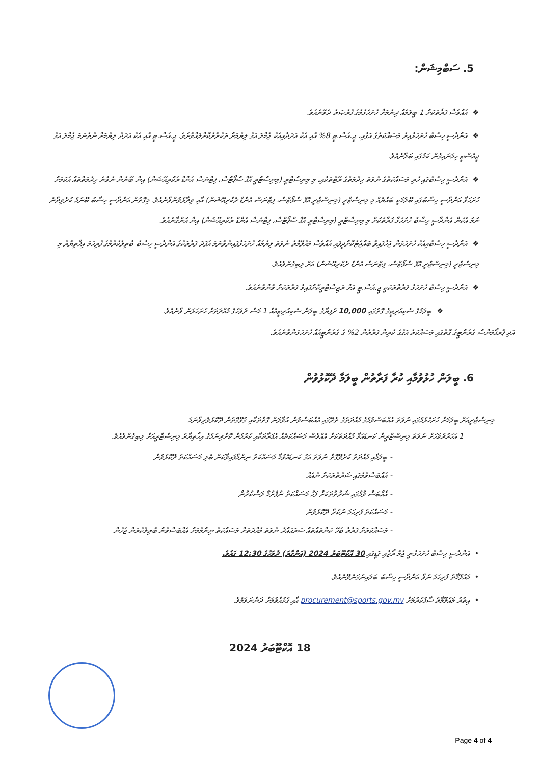5. ސަބްމިޝަން:
❖އެއްވެސް ފަރާތަކަށް 1 ބީލަމެއް ދިނުމަށް ހުށަހެޅުމުގެ ފުރުޞަތު ދެވޭނެއެވެ.
❖އަންދާސީ ހިސާބު ހުށަހަޅާއިރު މަސައްކަތުގެ އަގާއި، ޖީ.އެސް.ޓީ 8% އާއި އެކު އަދަދާއިއެކު ޖުމްލަ އަގު ލިޔުމަށް ތަކުރާރުކޮށްލައްވާށެވެ. ޖީ.އެސް.ޓީ އާއި އެކު އަދަދު ލިޔުމަށް ނުތުނަމަ ޖުމްލަ އަގު ޖީއެސްޓީ ހިމަނައިގެން ކަމުގައި ބަލާނެއެވެ.
❖އަންދާސީ ހިސާބުގައި ހުރި މަސައްކަތުގެ ނުވަތަ ހިދުމަތުގެ ރޭޓުތަކާއި، މި މިނިސްޓްރީ (މިނިސްޓްރީ އޮފް ސްޕޯޓްސް، ފިޓްނަސް އެންޑް ރެކްރިއޭޝަން) އިން ބޭނުން ނުވާނެ ހިދުމަތްތައް އެކަމަށް ހުށަހަޅާ އަންދާސީ ހިސާބުގައި ބޭލުމަކީ ބައްޔެއް މި މިނިސްޓްރީ (މިނިސްޓްރީ އޮފް ސްޕޯޓްސް، ފިޓްނަސް އެންޑް ރެކްރިއޭޝަން) އާއި ވިދާޅުވުންވާނެއެވެ. މިގޮތުން އަންދާސީ ހިސާބު ބޭނުމު ކުރެވިދާނެ ނަމަ އެކަން އަންދާސީ ހިސާބު ހުށަހަޅާ ފަރާތަކަށް މި މިނިސްޓްރީ (މިނިސްޓްރީ އޮފް ސްޕޯޓްސް، ފިޓްނަސް އެންޑް ރެކްރިއޭޝަން) އިން އަންގާނެއެވެ.
❖އަންދާސީ ހިސާބާއިއެކު ހުށަހަޅަން ޖަހާފައިވާ ބައްޖެޓުކޮށްދީފައި އެއްވެސް މައުލޫމާތު ނުވަތަ ލިޔުމެއް ހުށަހަޅާފައިނުވާނަމަ އެފަދަ ފަރާތަކުގެ އަންދާސީ ހިސާބު ބާތިލުކުރުމުގެ ފުރިހަމަ އިޚްތިޔާރު މި މިނިސްޓްރީ (މިނިސްޓްރީ އޮފް ސްޕޯޓްސް، ފިޓްނަސް އެންޑް ރެކްރިއޭޝަން) އަށް ލިބިގެންވެއެވެ.
❖އަންދާސީ ހިސާބު ހުށަހަޅާ ފަރާތްތަކަކީ ޖީ.އެސް.ޓީ އަށް ރަޖިސްޓްރީކޮށްފައިވާ ފަރާތަކަށް ވާންވާނެއެވެ.
❖ބީލަމުގެ ސެކިއުރިޓީގެ ގޮތުގައި 10,000 ރުފިޔާގެ ބީލަން ސެކިއުރިޓީއެއް 1 މަސް ދުވަހުގެ މުއްދަތަށް ހުށަހަޅަން ވާނެއެވެ.
އަދި ޕާރފޯމަންސް ގެރެންޓީގެ ގޮތުގައި މަސައްކަތު އަގުގެ ކުރިން ފަރާތުން 2% ގެ ގެރެންޓީއެއް ހުށަހަޅަންވާނެއެވެ.
6. ބީލަން ހުޅުވުމާއި ކުރާ ފަރާތުން ބީލަމާ ދޭކޮޅުވުން
މިނިސްޓްރީއަށް ބީލަމަށް ހުށަހެޅުމުގައި ނުވަތަ އެއްބަސްވުމުގެ މުއްދަތުގެ ތެރޭގައި އެއްބަސްވުން އުވާލަން ގޮތްތަކާއި ގުޅޭގޮތުން ދޭކޮޅުވެރިވާނަމަ
1 އަހަރުދުވަހަށް ނުވަތަ މިނިސްޓްރީން ކަނޑައަޅާ މުއްދަތަކަށް އެއްވެސް މަސައްކަތެއް އެފަރާތަކާއި ކުރުމުން ކޮށްދިނުމުގެ އިޚްތިޔާރު މިނިސްޓްރީއަށް ލިބިގެންވެއެވެ.
- ބީލަމާއި މުއްދަތު ކުރެވޭގޮތް ނުވަތަ އަގު ކަނޑައެޅުމާ މަސައްކަތު ނިންމާފައިވާކަން ބެލި މަސައްކަތު ދޭކޮޅުވުން
- އެއްބަސްވުމުގައި ޝަރުތުތަކަށް ނުއެއް
- އެއްބަސް ވުމުގައި ޝަރުތުތަކަށް ފަހު މަސައްކަތު ނުފެށުމާ ލަސްކުރުން
- މަސައްކަތު ފުރިހަމަ ނުކުރާ ދޭކޮޅުވުން
- މަސައްކަތަށް ފަރާތާ ބެހޭ ކަންތައްތައް ސަރަޙައްދު ނުވަތަ މުއްދަތަށް މަސައްކަތު ނިންމުމަށް އެއްބަސްވުން ބާތިލުކުރަން ޖެހުން
•އަންދާސީ ހިސާބު ހުށަހަޅާނީ ޖުމާ ރޯޒާއި ގަޑީގައި 30 އޮކްޓޫބަރު 2024 (އަންގާރަ) ދުވަހުގެ 12:30 ގައެވެ.
•މައުލޫމާތު ފުރިހަމަ ނުވާ އަންދާސީ ހިސާބު ބަލައިނުގަނެވޭނެއެވެ.
•އިތުރު މައުލޫމާތު ސާފުކުރުމަށް procurement@sports.gov.mv އާއި ގުޅުއްވުމަށް ދަންނަވަމެވެ.
18 އޮކްޓޫބަރު 2024
Page 4 of 4